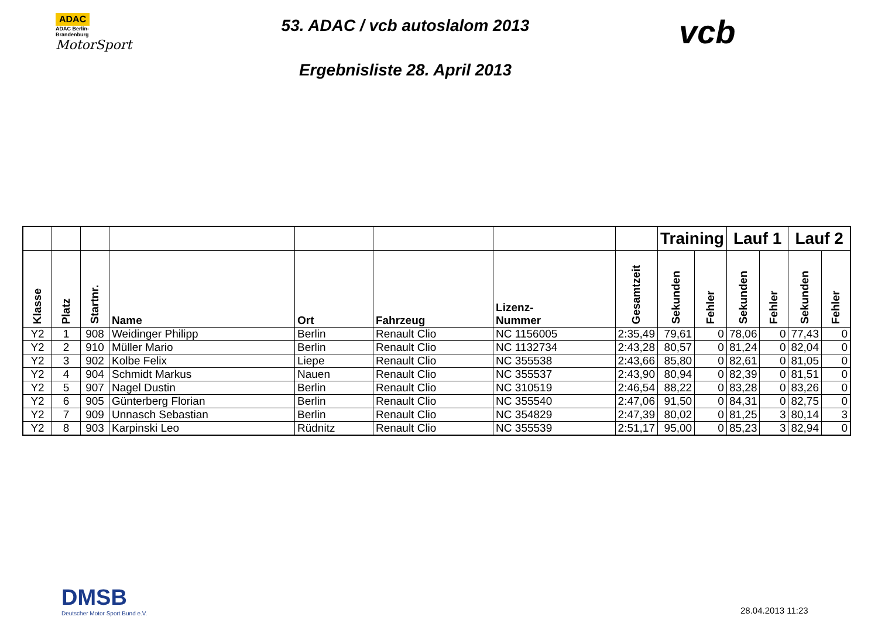ADAC
ADAC Berlin-
Brandenburg
MotorSport
53. ADAC / vcb autoslalom 2013
Ergebnisliste 28. April 2013
vcb
| | | | | | | | | Training | | Lauf 1 | | Lauf 2 | |
| --- | --- | --- | --- | --- | --- | --- | --- | --- | --- | --- | --- | --- | --- |
| Klasse | Platz | Startnr. | Name | Ort | Fahrzeug | Lizenz- Nummer | Gesamtzeit | Sekunden | Fehler | Sekunden | Fehler | Sekunden | Fehler |
| Y2 | 1 | 908 | Weidinger Philipp | Berlin | Renault Clio | NC 1156005 | 2:35,49 | 79,61 | 0 | 78,06 | 0 | 77,43 | 0 |
| Y2 | 2 | 910 | Müller Mario | Berlin | Renault Clio | NC 1132734 | 2:43,28 | 80,57 | 0 | 81,24 | 0 | 82,04 | 0 |
| Y2 | 3 | 902 | Kolbe Felix | Liepe | Renault Clio | NC 355538 | 2:43,66 | 85,80 | 0 | 82,61 | 0 | 81,05 | 0 |
| Y2 | 4 | 904 | Schmidt Markus | Nauen | Renault Clio | NC 355537 | 2:43,90 | 80,94 | 0 | 82,39 | 0 | 81,51 | 0 |
| Y2 | 5 | 907 | Nagel Dustin | Berlin | Renault Clio | NC 310519 | 2:46,54 | 88,22 | 0 | 83,28 | 0 | 83,26 | 0 |
| Y2 | 6 | 905 | Günterberg Florian | Berlin | Renault Clio | NC 355540 | 2:47,06 | 91,50 | 0 | 84,31 | 0 | 82,75 | 0 |
| Y2 | 7 | 909 | Unnasch Sebastian | Berlin | Renault Clio | NC 354829 | 2:47,39 | 80,02 | 0 | 81,25 | 3 | 80,14 | 3 |
| Y2 | 8 | 903 | Karpinski Leo | Rüdnitz | Renault Clio | NC 355539 | 2:51,17 | 95,00 | 0 | 85,23 | 3 | 82,94 | 0 |
DMSB
Deutscher Motor Sport Bund e.V.
28.04.2013 11:23